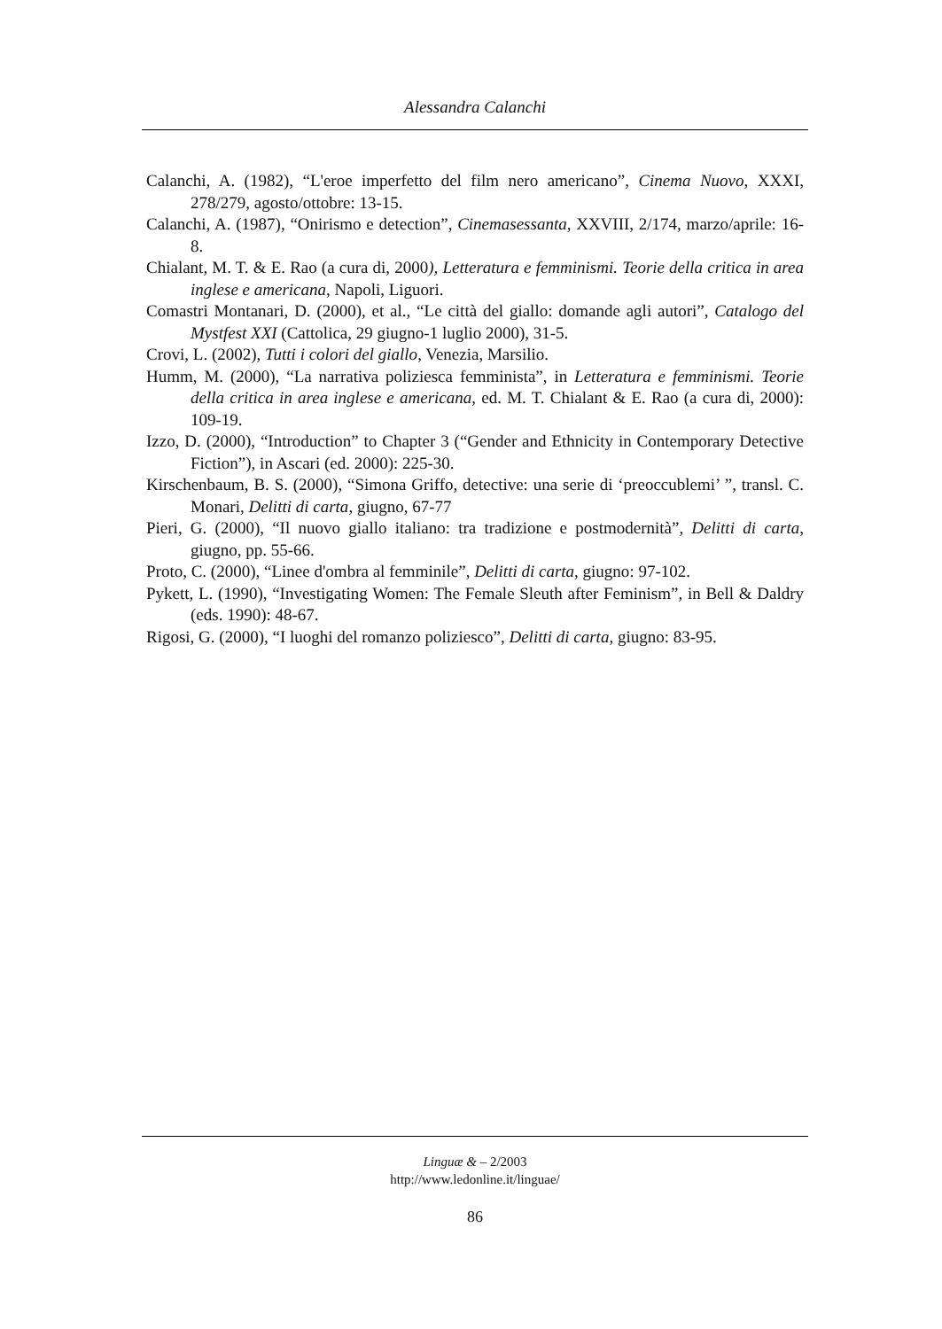Alessandra Calanchi
Calanchi, A. (1982), “L'eroe imperfetto del film nero americano”, Cinema Nuovo, XXXI, 278/279, agosto/ottobre: 13-15.
Calanchi, A. (1987), “Onirismo e detection”, Cinemasessanta, XXVIII, 2/174, marzo/aprile: 16-8.
Chialant, M. T. & E. Rao (a cura di, 2000), Letteratura e femminismi. Teorie della critica in area inglese e americana, Napoli, Liguori.
Comastri Montanari, D. (2000), et al., “Le città del giallo: domande agli autori”, Catalogo del Mystfest XXI (Cattolica, 29 giugno-1 luglio 2000), 31-5.
Crovi, L. (2002), Tutti i colori del giallo, Venezia, Marsilio.
Humm, M. (2000), “La narrativa poliziesca femminista”, in Letteratura e femminismi. Teorie della critica in area inglese e americana, ed. M. T. Chialant & E. Rao (a cura di, 2000): 109-19.
Izzo, D. (2000), “Introduction” to Chapter 3 (“Gender and Ethnicity in Contemporary Detective Fiction”), in Ascari (ed. 2000): 225-30.
Kirschenbaum, B. S. (2000), “Simona Griffo, detective: una serie di ‘preoccublemi’ ”, transl. C. Monari, Delitti di carta, giugno, 67-77
Pieri, G. (2000), “Il nuovo giallo italiano: tra tradizione e postmodernità”, Delitti di carta, giugno, pp. 55-66.
Proto, C. (2000), “Linee d'ombra al femminile”, Delitti di carta, giugno: 97-102.
Pykett, L. (1990), “Investigating Women: The Female Sleuth after Feminism”, in Bell & Daldry (eds. 1990): 48-67.
Rigosi, G. (2000), “I luoghi del romanzo poliziesco”, Delitti di carta, giugno: 83-95.
Linguæ & – 2/2003
http://www.ledonline.it/linguae/
86